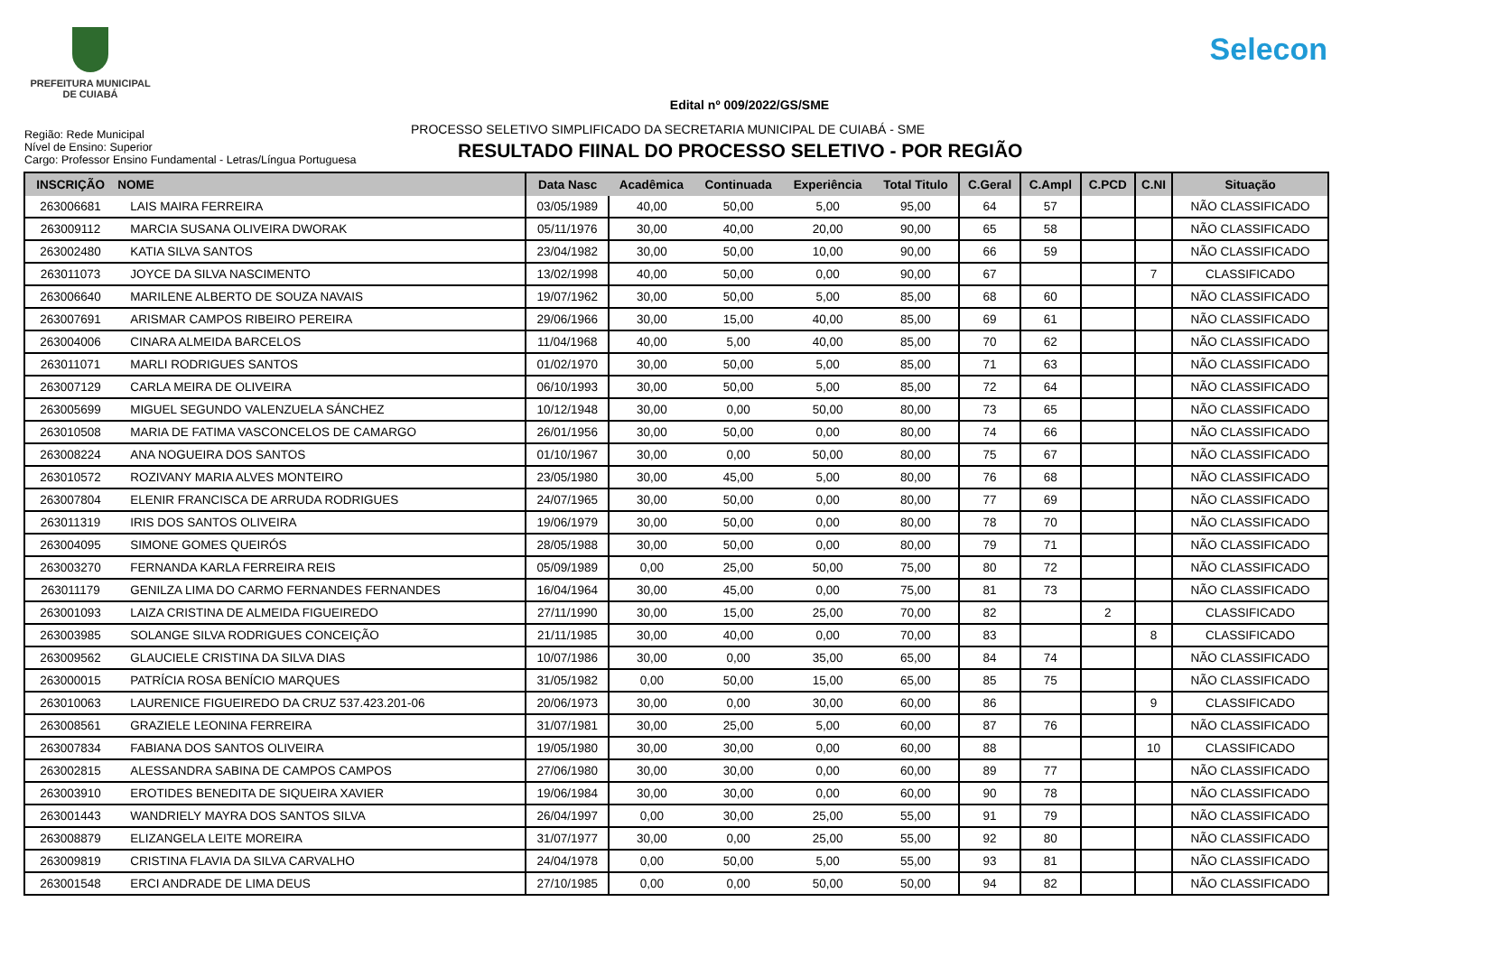PREFEITURA MUNICIPAL
DE CUIABÁ
Selecon
Edital nº 009/2022/GS/SME
Região: Rede Municipal
Nível de Ensino: Superior
Cargo: Professor Ensino Fundamental - Letras/Língua Portuguesa
PROCESSO SELETIVO SIMPLIFICADO DA SECRETARIA MUNICIPAL DE CUIABÁ - SME
RESULTADO FIINAL DO PROCESSO SELETIVO - POR REGIÃO
| INSCRIÇÃO | NOME | Data Nasc | Acadêmica | Continuada | Experiência | Total Titulo | C.Geral | C.Ampl | C.PCD | C.NI | Situação |
| --- | --- | --- | --- | --- | --- | --- | --- | --- | --- | --- | --- |
| 263006681 | LAIS MAIRA FERREIRA | 03/05/1989 | 40,00 | 50,00 | 5,00 | 95,00 | 64 | 57 | | | NÃO CLASSIFICADO |
| 263009112 | MARCIA SUSANA OLIVEIRA DWORAK | 05/11/1976 | 30,00 | 40,00 | 20,00 | 90,00 | 65 | 58 | | | NÃO CLASSIFICADO |
| 263002480 | KATIA SILVA SANTOS | 23/04/1982 | 30,00 | 50,00 | 10,00 | 90,00 | 66 | 59 | | | NÃO CLASSIFICADO |
| 263011073 | JOYCE DA SILVA NASCIMENTO | 13/02/1998 | 40,00 | 50,00 | 0,00 | 90,00 | 67 | | | 7 | CLASSIFICADO |
| 263006640 | MARILENE ALBERTO DE SOUZA NAVAIS | 19/07/1962 | 30,00 | 50,00 | 5,00 | 85,00 | 68 | 60 | | | NÃO CLASSIFICADO |
| 263007691 | ARISMAR CAMPOS RIBEIRO PEREIRA | 29/06/1966 | 30,00 | 15,00 | 40,00 | 85,00 | 69 | 61 | | | NÃO CLASSIFICADO |
| 263004006 | CINARA ALMEIDA BARCELOS | 11/04/1968 | 40,00 | 5,00 | 40,00 | 85,00 | 70 | 62 | | | NÃO CLASSIFICADO |
| 263011071 | MARLI RODRIGUES SANTOS | 01/02/1970 | 30,00 | 50,00 | 5,00 | 85,00 | 71 | 63 | | | NÃO CLASSIFICADO |
| 263007129 | CARLA MEIRA DE OLIVEIRA | 06/10/1993 | 30,00 | 50,00 | 5,00 | 85,00 | 72 | 64 | | | NÃO CLASSIFICADO |
| 263005699 | MIGUEL SEGUNDO VALENZUELA SÁNCHEZ | 10/12/1948 | 30,00 | 0,00 | 50,00 | 80,00 | 73 | 65 | | | NÃO CLASSIFICADO |
| 263010508 | MARIA DE FATIMA VASCONCELOS DE CAMARGO | 26/01/1956 | 30,00 | 50,00 | 0,00 | 80,00 | 74 | 66 | | | NÃO CLASSIFICADO |
| 263008224 | ANA NOGUEIRA DOS SANTOS | 01/10/1967 | 30,00 | 0,00 | 50,00 | 80,00 | 75 | 67 | | | NÃO CLASSIFICADO |
| 263010572 | ROZIVANY MARIA ALVES MONTEIRO | 23/05/1980 | 30,00 | 45,00 | 5,00 | 80,00 | 76 | 68 | | | NÃO CLASSIFICADO |
| 263007804 | ELENIR FRANCISCA DE ARRUDA RODRIGUES | 24/07/1965 | 30,00 | 50,00 | 0,00 | 80,00 | 77 | 69 | | | NÃO CLASSIFICADO |
| 263011319 | IRIS DOS SANTOS OLIVEIRA | 19/06/1979 | 30,00 | 50,00 | 0,00 | 80,00 | 78 | 70 | | | NÃO CLASSIFICADO |
| 263004095 | SIMONE GOMES QUEIRÓS | 28/05/1988 | 30,00 | 50,00 | 0,00 | 80,00 | 79 | 71 | | | NÃO CLASSIFICADO |
| 263003270 | FERNANDA KARLA FERREIRA REIS | 05/09/1989 | 0,00 | 25,00 | 50,00 | 75,00 | 80 | 72 | | | NÃO CLASSIFICADO |
| 263011179 | GENILZA LIMA DO CARMO FERNANDES FERNANDES | 16/04/1964 | 30,00 | 45,00 | 0,00 | 75,00 | 81 | 73 | | | NÃO CLASSIFICADO |
| 263001093 | LAIZA CRISTINA DE ALMEIDA FIGUEIREDO | 27/11/1990 | 30,00 | 15,00 | 25,00 | 70,00 | 82 | | 2 | | CLASSIFICADO |
| 263003985 | SOLANGE SILVA RODRIGUES CONCEIÇÃO | 21/11/1985 | 30,00 | 40,00 | 0,00 | 70,00 | 83 | | | 8 | CLASSIFICADO |
| 263009562 | GLAUCIELE CRISTINA DA SILVA DIAS | 10/07/1986 | 30,00 | 0,00 | 35,00 | 65,00 | 84 | 74 | | | NÃO CLASSIFICADO |
| 263000015 | PATRÍCIA ROSA BENÍCIO MARQUES | 31/05/1982 | 0,00 | 50,00 | 15,00 | 65,00 | 85 | 75 | | | NÃO CLASSIFICADO |
| 263010063 | LAURENICE FIGUEIREDO DA CRUZ 537.423.201-06 | 20/06/1973 | 30,00 | 0,00 | 30,00 | 60,00 | 86 | | | 9 | CLASSIFICADO |
| 263008561 | GRAZIELE LEONINA FERREIRA | 31/07/1981 | 30,00 | 25,00 | 5,00 | 60,00 | 87 | 76 | | | NÃO CLASSIFICADO |
| 263007834 | FABIANA DOS SANTOS OLIVEIRA | 19/05/1980 | 30,00 | 30,00 | 0,00 | 60,00 | 88 | | | 10 | CLASSIFICADO |
| 263002815 | ALESSANDRA SABINA DE CAMPOS CAMPOS | 27/06/1980 | 30,00 | 30,00 | 0,00 | 60,00 | 89 | 77 | | | NÃO CLASSIFICADO |
| 263003910 | EROTIDES BENEDITA DE SIQUEIRA XAVIER | 19/06/1984 | 30,00 | 30,00 | 0,00 | 60,00 | 90 | 78 | | | NÃO CLASSIFICADO |
| 263001443 | WANDRIELY MAYRA DOS SANTOS SILVA | 26/04/1997 | 0,00 | 30,00 | 25,00 | 55,00 | 91 | 79 | | | NÃO CLASSIFICADO |
| 263008879 | ELIZANGELA LEITE MOREIRA | 31/07/1977 | 30,00 | 0,00 | 25,00 | 55,00 | 92 | 80 | | | NÃO CLASSIFICADO |
| 263009819 | CRISTINA FLAVIA DA SILVA CARVALHO | 24/04/1978 | 0,00 | 50,00 | 5,00 | 55,00 | 93 | 81 | | | NÃO CLASSIFICADO |
| 263001548 | ERCI ANDRADE DE LIMA DEUS | 27/10/1985 | 0,00 | 0,00 | 50,00 | 50,00 | 94 | 82 | | | NÃO CLASSIFICADO |